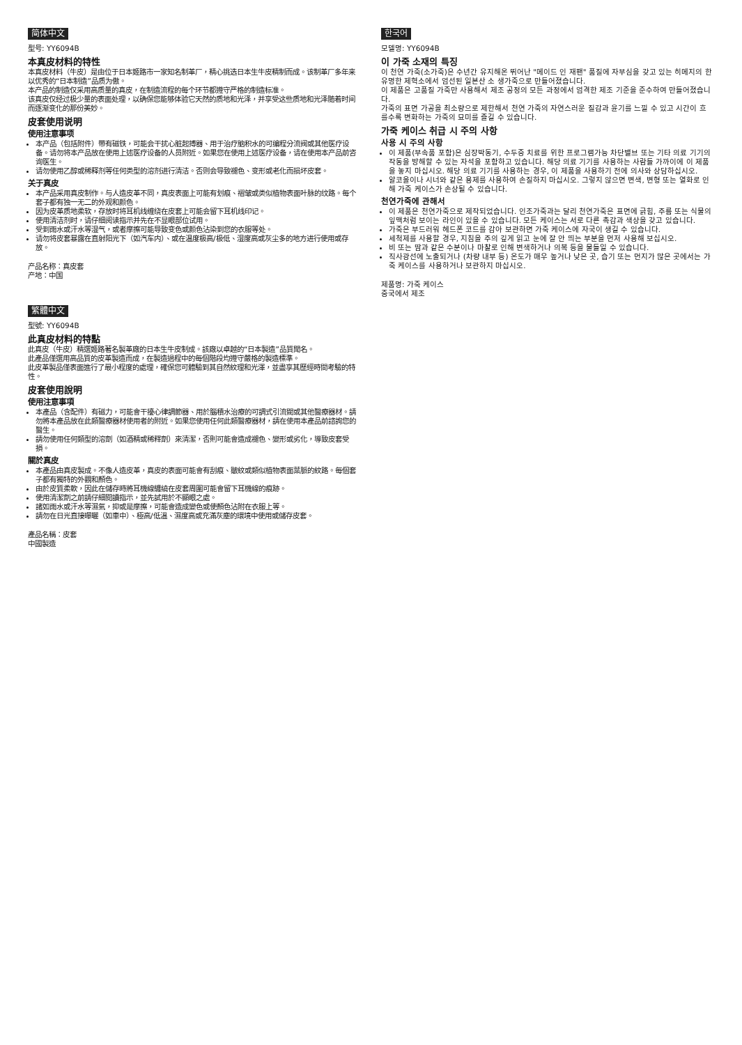简体中文
型号: YY6094B
本真皮材料的特性
本真皮材料（牛皮）是由位于日本姬路市一家知名制革厂，精心挑选日本生牛皮精制而成。该制革厂多年来以优秀的“日本制造”品质为傲。
本产品的制造仅采用高质量的真皮，在制造流程的每个环节都遵守严格的制造标准。
该真皮仅经过极少量的表面处理，以确保您能够体验它天然的质地和光泽，并享受这些质地和光泽随着时间而逐渐变化的那份美妙。
皮套使用说明
使用注意事项
本产品（包括附件）带有磁铁，可能会干扰心脏起搏器、用于治疗脑积水的可编程分流阀或其他医疗设备。请勿将本产品放在使用上述医疗设备的人员附近。如果您在使用上述医疗设备，请在使用本产品前咨询医生。
请勿使用乙醇或稀释剂等任何类型的溶剂进行清洁。否则会导致褪色、变形或老化而损坏皮套。
关于真皮
本产品采用真皮制作。与人造皮革不同，真皮表面上可能有划痕、褶皱或类似植物表面叶脉的纹路。每个套子都有独一无二的外观和颜色。
因为皮革质地柔软，存放时将耳机线缠绕在皮套上可能会留下耳机线印记。
使用清洁剂时，请仔细阅读指示并先在不显眼部位试用。
受到雨水或汗水等湿气，或者摩擦可能导致变色或颜色沾染到您的衣服等处。
请勿将皮套暴露在直射阳光下（如汽车内）、或在温度极高/极低、湿度高或灰尘多的地方进行使用或存放。
产品名称：真皮套
产地：中国
繁體中文
型號: YY6094B
此真皮材料的特點
此真皮（牛皮）精選姬路著名製革廠的日本生牛皮制成。該廠以卓越的“日本製造”品質聞名。
此產品僅選用高品質的皮革製造而成，在製造過程中的每個階段均遵守嚴格的製造標準。
此皮革製品僅表面進行了最小程度的處理，確保您可體驗到其自然紋理和光澤，並盡享其歷經時間考驗的特性。
皮套使用說明
使用注意事項
本產品（含配件）有磁力，可能會干擾心律調節器、用於腦積水治療的可調式引流閥或其他醫療器材。請勿將本產品放在此類醫療器材使用者的附近。如果您使用任何此類醫療器材，請在使用本產品前諮詢您的醫生。
請勿使用任何類型的溶劑（如酒精或稀釋劑）來清潔，否則可能會造成褪色、變形或劣化，導致皮套受損。
關於真皮
本產品由真皮製成。不像人造皮革，真皮的表面可能會有刮痕、皺紋或類似植物表面葉脈的紋路。每個套子都有獨特的外觀和顏色。
由於皮質柔軟，因此在儲存時將耳機線纏繞在皮套周圍可能會留下耳機線的痕跡。
使用清潔劑之前請仔細閱讀指示，並先試用於不顯眼之處。
諸如雨水或汗水等濕氣，抑或是摩擦，可能會造成變色或使顏色沾附在衣服上等。
請勿在日光直接曝曬（如車中）、極高/低溫、濕度高或充滿灰塵的環境中使用或儲存皮套。
產品名稱：皮套
中國製造
한국어
모델명: YY6094B
이 가죽 소재의 특징
이 천연 가죽(소가죽)은 수년간 유지해온 뛰어난 "메이드 인 재팬" 품질에 자부심을 갖고 있는 히메지의 한 유명한 제혁소에서 엄선된 일본산 소 생가죽으로 만들어졌습니다.
이 제품은 고품질 가죽만 사용해서 제조 공정의 모든 과정에서 엄격한 제조 기준을 준수하여 만들어졌습니다.
가죽의 표면 가공을 최소량으로 제한해서 천연 가죽의 자연스러운 질감과 윤기를 느낄 수 있고 시간이 흐를수록 변화하는 가죽의 묘미를 즐길 수 있습니다.
가죽 케이스 취급 시 주의 사항
사용 시 주의 사항
이 제품(부속품 포함)은 심장박동기, 수두증 치료를 위한 프로그램가능 차단밸브 또는 기타 의료 기기의 작동을 방해할 수 있는 자석을 포함하고 있습니다. 해당 의료 기기를 사용하는 사람들 가까이에 이 제품을 놓지 마십시오. 해당 의료 기기를 사용하는 경우, 이 제품을 사용하기 전에 의사와 상담하십시오.
알코올이나 시너와 같은 용제를 사용하여 손질하지 마십시오. 그렇지 않으면 변색, 변형 또는 열화로 인해 가죽 케이스가 손상될 수 있습니다.
천연가죽에 관해서
이 제품은 천연가죽으로 제작되었습니다. 인조가죽과는 달리 천연가죽은 표면에 긁힘, 주름 또는 식물의 잎맥처럼 보이는 라인이 있을 수 있습니다. 모든 케이스는 서로 다른 촉감과 색상을 갖고 있습니다.
가죽은 부드러워 헤드폰 코드를 감아 보관하면 가죽 케이스에 자국이 생길 수 있습니다.
세척제를 사용할 경우, 지침을 주의 깊게 읽고 눈에 잘 안 띄는 부분을 먼저 사용해 보십시오.
비 또는 땀과 같은 수분이나 마찰로 인해 변색하거나 의복 등을 물들일 수 있습니다.
직사광선에 노출되거나 (차량 내부 등) 온도가 매우 높거나 낮은 곳, 습기 또는 먼지가 많은 곳에서는 가죽 케이스를 사용하거나 보관하지 마십시오.
제품명: 가죽 케이스
중국에서 제조